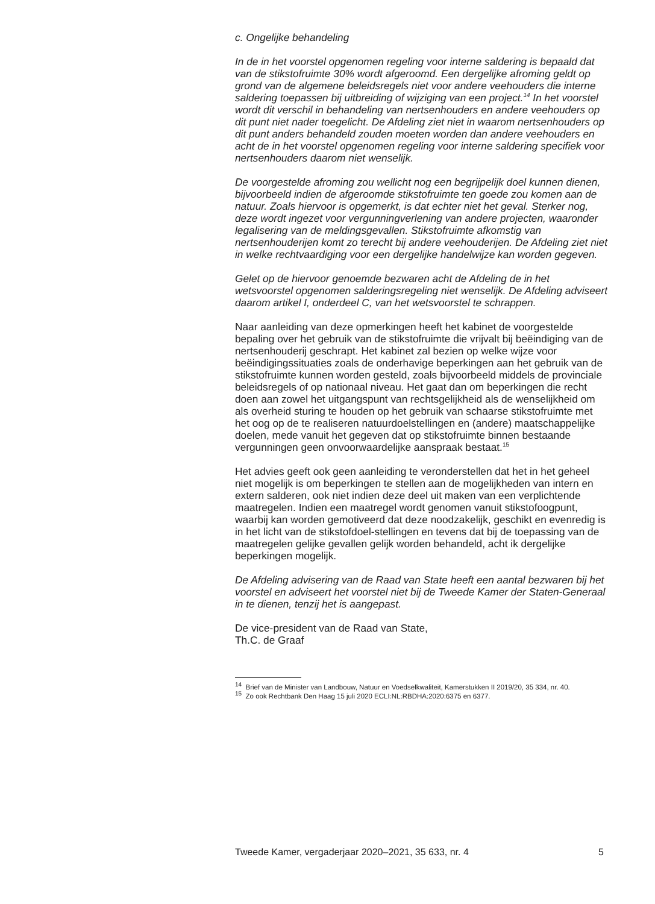c. Ongelijke behandeling
In de in het voorstel opgenomen regeling voor interne saldering is bepaald dat van de stikstofruimte 30% wordt afgeroomd. Een dergelijke afroming geldt op grond van de algemene beleidsregels niet voor andere veehouders die interne saldering toepassen bij uitbreiding of wijziging van een project.<sup>14</sup> In het voorstel wordt dit verschil in behandeling van nertsenhouders en andere veehouders op dit punt niet nader toegelicht. De Afdeling ziet niet in waarom nertsenhouders op dit punt anders behandeld zouden moeten worden dan andere veehouders en acht de in het voorstel opgenomen regeling voor interne saldering specifiek voor nertsenhouders daarom niet wenselijk.
De voorgestelde afroming zou wellicht nog een begrijpelijk doel kunnen dienen, bijvoorbeeld indien de afgeroomde stikstofruimte ten goede zou komen aan de natuur. Zoals hiervoor is opgemerkt, is dat echter niet het geval. Sterker nog, deze wordt ingezet voor vergunningverlening van andere projecten, waaronder legalisering van de meldingsgevallen. Stikstofruimte afkomstig van nertsenhouderijen komt zo terecht bij andere veehouderijen. De Afdeling ziet niet in welke rechtvaardiging voor een dergelijke handelwijze kan worden gegeven.
Gelet op de hiervoor genoemde bezwaren acht de Afdeling de in het wetsvoorstel opgenomen salderingsregeling niet wenselijk. De Afdeling adviseert daarom artikel I, onderdeel C, van het wetsvoorstel te schrappen.
Naar aanleiding van deze opmerkingen heeft het kabinet de voorgestelde bepaling over het gebruik van de stikstofruimte die vrijvalt bij beëindiging van de nertsenhouderij geschrapt. Het kabinet zal bezien op welke wijze voor beëindigingssituaties zoals de onderhavige beperkingen aan het gebruik van de stikstofruimte kunnen worden gesteld, zoals bijvoorbeeld middels de provinciale beleidsregels of op nationaal niveau. Het gaat dan om beperkingen die recht doen aan zowel het uitgangspunt van rechtsgelijkheid als de wenselijkheid om als overheid sturing te houden op het gebruik van schaarse stikstofruimte met het oog op de te realiseren natuurdoelstellingen en (andere) maatschappelijke doelen, mede vanuit het gegeven dat op stikstofruimte binnen bestaande vergunningen geen onvoorwaardelijke aanspraak bestaat.<sup>15</sup>
Het advies geeft ook geen aanleiding te veronderstellen dat het in het geheel niet mogelijk is om beperkingen te stellen aan de mogelijkheden van intern en extern salderen, ook niet indien deze deel uit maken van een verplichtende maatregelen. Indien een maatregel wordt genomen vanuit stikstofoogpunt, waarbij kan worden gemotiveerd dat deze noodzakelijk, geschikt en evenredig is in het licht van de stikstofdoel-stellingen en tevens dat bij de toepassing van de maatregelen gelijke gevallen gelijk worden behandeld, acht ik dergelijke beperkingen mogelijk.
De Afdeling advisering van de Raad van State heeft een aantal bezwaren bij het voorstel en adviseert het voorstel niet bij de Tweede Kamer der Staten-Generaal in te dienen, tenzij het is aangepast.
De vice-president van de Raad van State,
Th.C. de Graaf
<sup>14</sup> Brief van de Minister van Landbouw, Natuur en Voedselkwaliteit, Kamerstukken II 2019/20, 35 334, nr. 40.
<sup>15</sup> Zo ook Rechtbank Den Haag 15 juli 2020 ECLI:NL:RBDHA:2020:6375 en 6377.
Tweede Kamer, vergaderjaar 2020–2021, 35 633, nr. 4 5